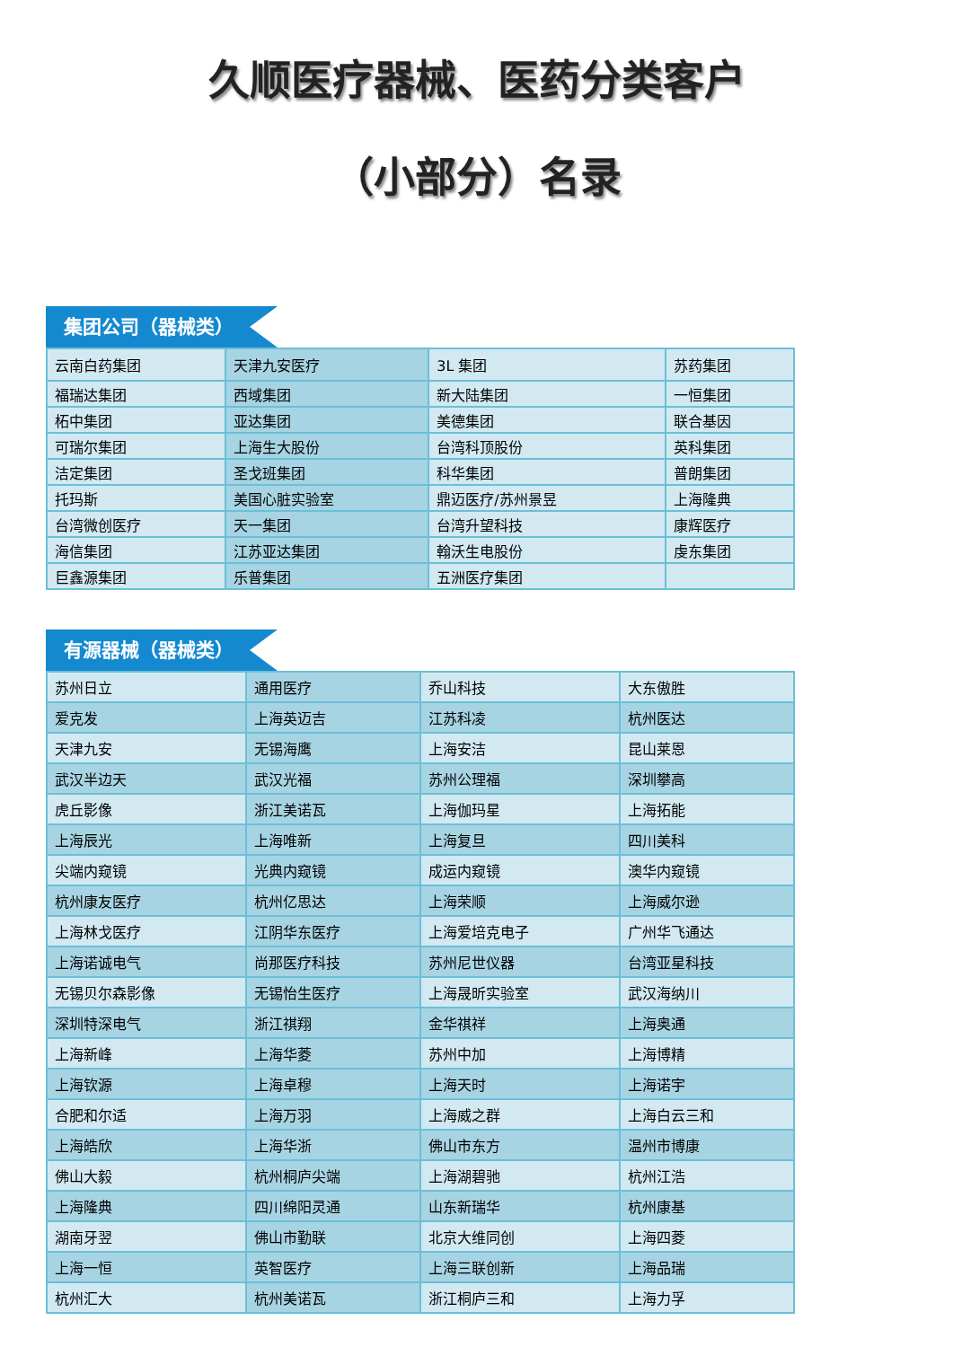久顺医疗器械、医药分类客户
（小部分）名录
集团公司（器械类）
| 云南白药集团 | 天津九安医疗 | 3L 集团 | 苏药集团 |
| 福瑞达集团 | 西域集团 | 新大陆集团 | 一恒集团 |
| 柘中集团 | 亚达集团 | 美德集团 | 联合基因 |
| 可瑞尔集团 | 上海生大股份 | 台湾科顶股份 | 英科集团 |
| 洁定集团 | 圣戈班集团 | 科华集团 | 普朗集团 |
| 托玛斯 | 美国心脏实验室 | 鼎迈医疗/苏州景昱 | 上海隆典 |
| 台湾微创医疗 | 天一集团 | 台湾升望科技 | 康辉医疗 |
| 海信集团 | 江苏亚达集团 | 翰沃生电股份 | 虔东集团 |
| 巨鑫源集团 | 乐普集团 | 五洲医疗集团 | |
有源器械（器械类）
| 苏州日立 | 通用医疗 | 乔山科技 | 大东傲胜 |
| 爱克发 | 上海英迈吉 | 江苏科凌 | 杭州医达 |
| 天津九安 | 无锡海鹰 | 上海安洁 | 昆山莱恩 |
| 武汉半边天 | 武汉光福 | 苏州公理福 | 深圳攀高 |
| 虎丘影像 | 浙江美诺瓦 | 上海伽玛星 | 上海拓能 |
| 上海辰光 | 上海唯新 | 上海复旦 | 四川美科 |
| 尖端内窥镜 | 光典内窥镜 | 成运内窥镜 | 澳华内窥镜 |
| 杭州康友医疗 | 杭州亿思达 | 上海荣顺 | 上海威尔逊 |
| 上海林戈医疗 | 江阴华东医疗 | 上海爱培克电子 | 广州华飞通达 |
| 上海诺诚电气 | 尚那医疗科技 | 苏州尼世仪器 | 台湾亚星科技 |
| 无锡贝尔森影像 | 无锡怡生医疗 | 上海晟昕实验室 | 武汉海纳川 |
| 深圳特深电气 | 浙江祺翔 | 金华祺祥 | 上海奥通 |
| 上海新峰 | 上海华菱 | 苏州中加 | 上海博精 |
| 上海钦源 | 上海卓穆 | 上海天时 | 上海诺宇 |
| 合肥和尔适 | 上海万羽 | 上海威之群 | 上海白云三和 |
| 上海皓欣 | 上海华浙 | 佛山市东方 | 温州市博康 |
| 佛山大毅 | 杭州桐庐尖端 | 上海湖碧驰 | 杭州江浩 |
| 上海隆典 | 四川绵阳灵通 | 山东新瑞华 | 杭州康基 |
| 湖南牙翌 | 佛山市勤联 | 北京大维同创 | 上海四菱 |
| 上海一恒 | 英智医疗 | 上海三联创新 | 上海品瑞 |
| 杭州汇大 | 杭州美诺瓦 | 浙江桐庐三和 | 上海力孚 |